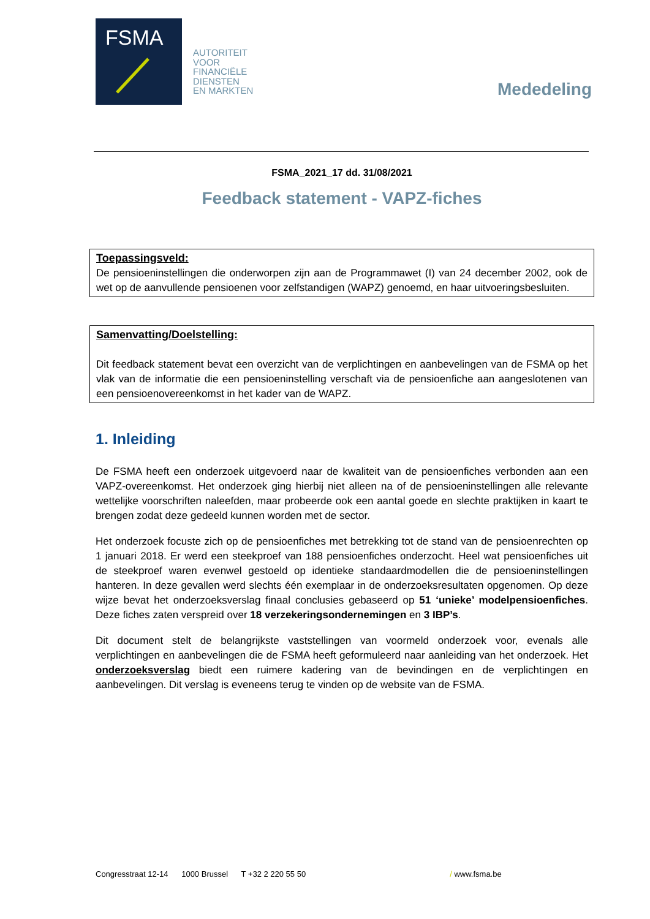FSMA
AUTORITEIT
VOOR
FINANCIËLE
DIENSTEN
EN MARKTEN
Mededeling
FSMA_2021_17 dd. 31/08/2021
Feedback statement - VAPZ-fiches
Toepassingsveld:
De pensioeninstellingen die onderworpen zijn aan de Programmawet (I) van 24 december 2002, ook de wet op de aanvullende pensioenen voor zelfstandigen (WAPZ) genoemd, en haar uitvoeringsbesluiten.
Samenvatting/Doelstelling:
Dit feedback statement bevat een overzicht van de verplichtingen en aanbevelingen van de FSMA op het vlak van de informatie die een pensioeninstelling verschaft via de pensioenfiche aan aangeslotenen van een pensioenovereenkomst in het kader van de WAPZ.
1. Inleiding
De FSMA heeft een onderzoek uitgevoerd naar de kwaliteit van de pensioenfiches verbonden aan een VAPZ-overeenkomst. Het onderzoek ging hierbij niet alleen na of de pensioeninstellingen alle relevante wettelijke voorschriften naleefden, maar probeerde ook een aantal goede en slechte praktijken in kaart te brengen zodat deze gedeeld kunnen worden met de sector.
Het onderzoek focuste zich op de pensioenfiches met betrekking tot de stand van de pensioenrechten op 1 januari 2018. Er werd een steekproef van 188 pensioenfiches onderzocht. Heel wat pensioenfiches uit de steekproef waren evenwel gestoeld op identieke standaardmodellen die de pensioeninstellingen hanteren. In deze gevallen werd slechts één exemplaar in de onderzoeksresultaten opgenomen. Op deze wijze bevat het onderzoeksverslag finaal conclusies gebaseerd op 51 ‘unieke’ modelpensioenfiches. Deze fiches zaten verspreid over 18 verzekeringsondernemingen en 3 IBP’s.
Dit document stelt de belangrijkste vaststellingen van voormeld onderzoek voor, evenals alle verplichtingen en aanbevelingen die de FSMA heeft geformuleerd naar aanleiding van het onderzoek. Het onderzoeksverslag biedt een ruimere kadering van de bevindingen en de verplichtingen en aanbevelingen. Dit verslag is eveneens terug te vinden op de website van de FSMA.
Congresstraat 12-14 1000 Brussel T +32 2 220 55 50 / www.fsma.be